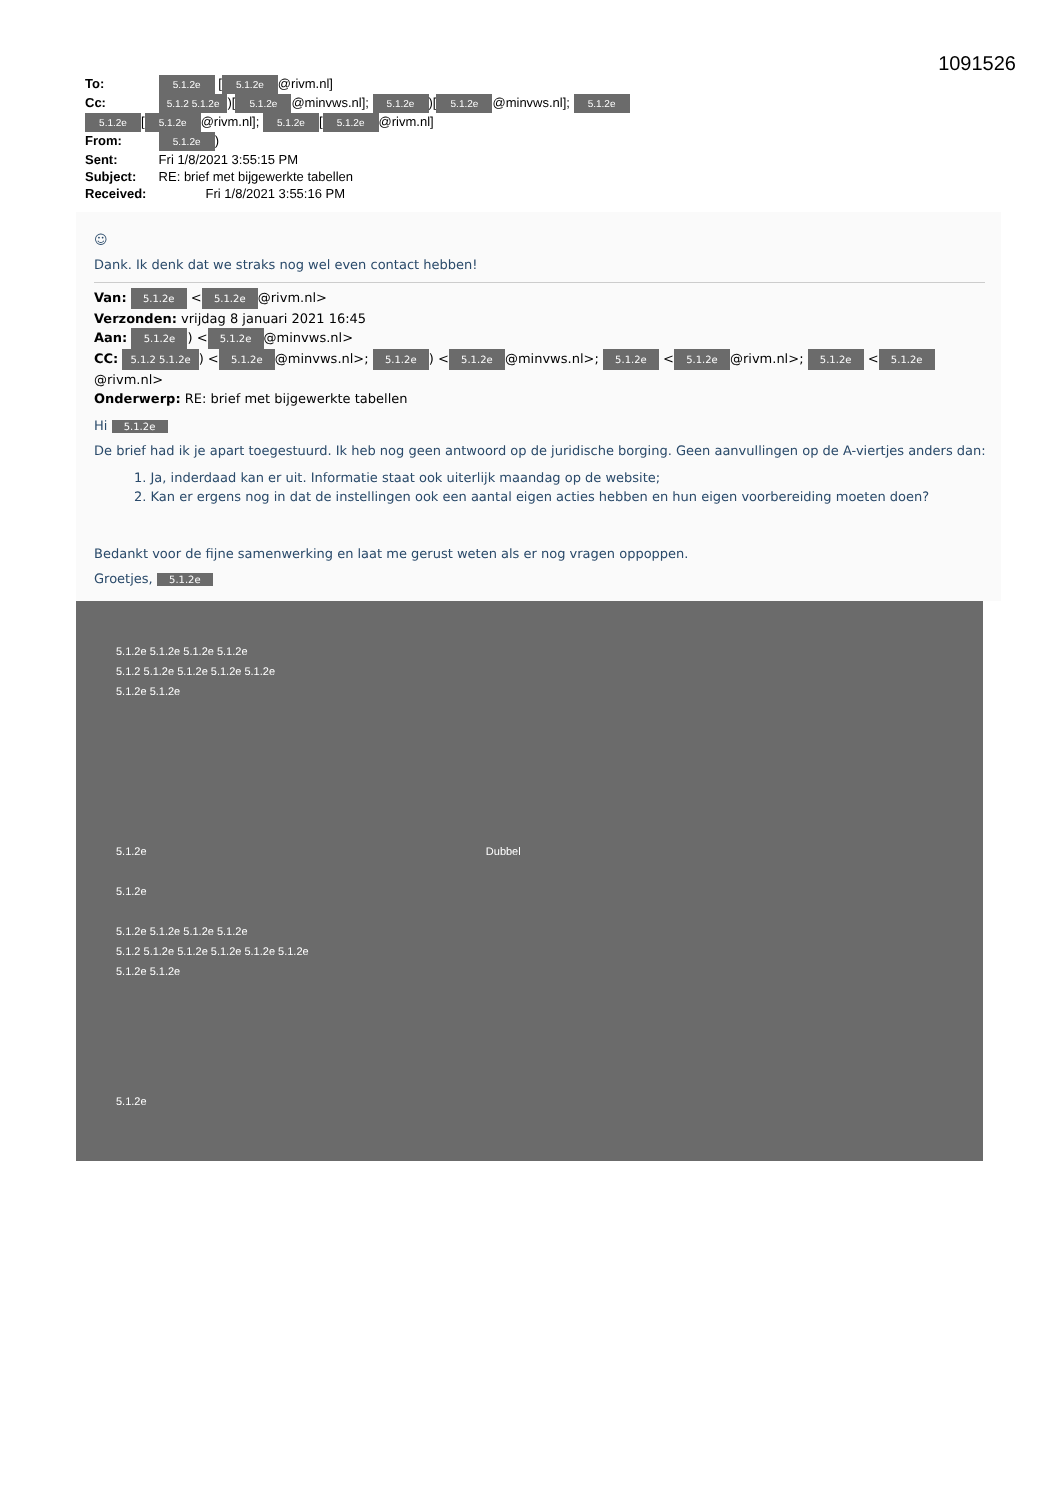1091526
To: 5.1.2e [5.1.2e @rivm.nl]
Cc: 5.1.2 5.1.2e)[5.1.2e @minvws.nl]; 5.1.2e)[5.1.2e @minvws.nl]; 5.1.2e
5.1.2e [5.1.2e @rivm.nl]; 5.1.2e [5.1.2e @rivm.nl]
From: 5.1.2e)
Sent: Fri 1/8/2021 3:55:15 PM
Subject: RE: brief met bijgewerkte tabellen
Received: Fri 1/8/2021 3:55:16 PM
☺
Dank. Ik denk dat we straks nog wel even contact hebben!
Van: 5.1.2e < 5.1.2e @rivm.nl>
Verzonden: vrijdag 8 januari 2021 16:45
Aan: 5.1.2e) < 5.1.2e @minvws.nl>
CC: 5.1.2 5.1.2e) < 5.1.2e @minvws.nl>; 5.1.2e) < 5.1.2e @minvws.nl>; 5.1.2e < 5.1.2e @rivm.nl>; 5.1.2e < 5.1.2e @rivm.nl>
Onderwerp: RE: brief met bijgewerkte tabellen
Hi 5.1.2e
De brief had ik je apart toegestuurd. Ik heb nog geen antwoord op de juridische borging. Geen aanvullingen op de A-viertjes anders dan:
1. Ja, inderdaad kan er uit. Informatie staat ook uiterlijk maandag op de website;
2. Kan er ergens nog in dat de instellingen ook een aantal eigen acties hebben en hun eigen voorbereiding moeten doen?
Bedankt voor de fijne samenwerking en laat me gerust weten als er nog vragen oppoppen.
Groetjes, 5.1.2e
5.1.2e 5.1.2e 5.1.2e 5.1.2e
5.1.2 5.1.2e 5.1.2e 5.1.2e 5.1.2e
5.1.2e 5.1.2e
5.1.2e Dubbel
5.1.2e
5.1.2e 5.1.2e 5.1.2e 5.1.2e
5.1.2 5.1.2e 5.1.2e 5.1.2e 5.1.2e 5.1.2e
5.1.2e 5.1.2e
5.1.2e